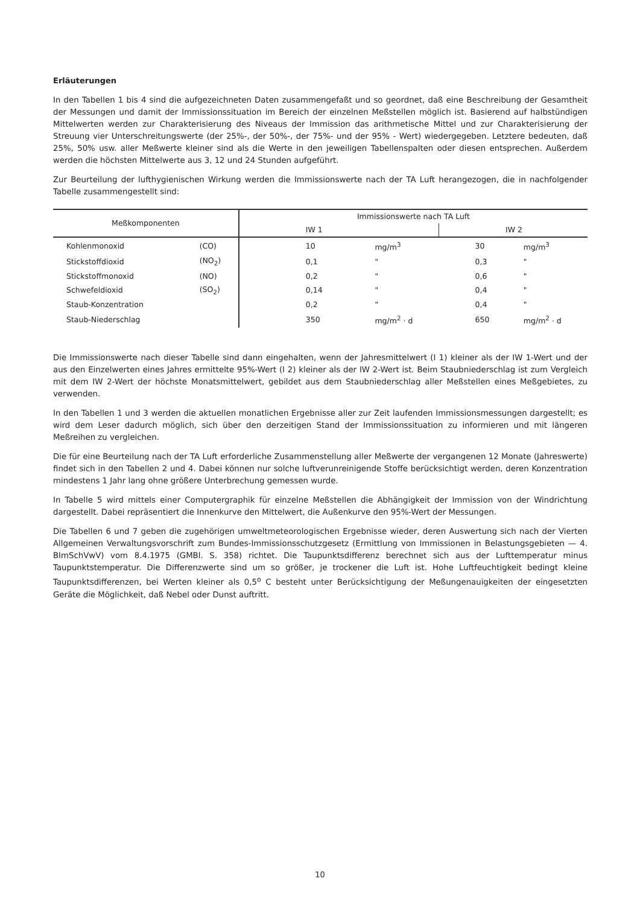Erläuterungen
In den Tabellen 1 bis 4 sind die aufgezeichneten Daten zusammengefaßt und so geordnet, daß eine Beschreibung der Gesamtheit der Messungen und damit der Immissionssituation im Bereich der einzelnen Meßstellen möglich ist. Basierend auf halbstündigen Mittelwerten werden zur Charakterisierung des Niveaus der Immission das arithmetische Mittel und zur Charakterisierung der Streuung vier Unterschreitungswerte (der 25%-, der 50%-, der 75%- und der 95% - Wert) wiedergegeben. Letztere bedeuten, daß 25%, 50% usw. aller Meßwerte kleiner sind als die Werte in den jeweiligen Tabellenspalten oder diesen entsprechen. Außerdem werden die höchsten Mittelwerte aus 3, 12 und 24 Stunden aufgeführt.
Zur Beurteilung der lufthygienischen Wirkung werden die Immissionswerte nach der TA Luft herangezogen, die in nachfolgender Tabelle zusammengestellt sind:
| Meßkomponenten | | Immissionswerte nach TA Luft | | | |
| --- | --- | --- | --- | --- | --- |
| | | IW 1 | | IW 2 | |
| Kohlenmonoxid | (CO) | 10 | mg/m<sup>3</sup> | 30 | mg/m<sup>3</sup> |
| Stickstoffdioxid | (NO<sub>2</sub>) | 0,1 | " | 0,3 | " |
| Stickstoffmonoxid | (NO) | 0,2 | " | 0,6 | " |
| Schwefeldioxid | (SO<sub>2</sub>) | 0,14 | " | 0,4 | " |
| Staub-Konzentration | | 0,2 | " | 0,4 | " |
| Staub-Niederschlag | | 350 | mg/m<sup>2</sup> · d | 650 | mg/m<sup>2</sup> · d |
Die Immissionswerte nach dieser Tabelle sind dann eingehalten, wenn der Jahresmittelwert (I 1) kleiner als der IW 1-Wert und der aus den Einzelwerten eines Jahres ermittelte 95%-Wert (I 2) kleiner als der IW 2-Wert ist. Beim Staubniederschlag ist zum Vergleich mit dem IW 2-Wert der höchste Monatsmittelwert, gebildet aus dem Staubniederschlag aller Meßstellen eines Meßgebietes, zu verwenden.
In den Tabellen 1 und 3 werden die aktuellen monatlichen Ergebnisse aller zur Zeit laufenden Immissionsmessungen dargestellt; es wird dem Leser dadurch möglich, sich über den derzeitigen Stand der Immissionssituation zu informieren und mit längeren Meßreihen zu vergleichen.
Die für eine Beurteilung nach der TA Luft erforderliche Zusammenstellung aller Meßwerte der vergangenen 12 Monate (Jahreswerte) findet sich in den Tabellen 2 und 4. Dabei können nur solche luftverunreinigende Stoffe berücksichtigt werden, deren Konzentration mindestens 1 Jahr lang ohne größere Unterbrechung gemessen wurde.
In Tabelle 5 wird mittels einer Computergraphik für einzelne Meßstellen die Abhängigkeit der Immission von der Windrichtung dargestellt. Dabei repräsentiert die Innenkurve den Mittelwert, die Außenkurve den 95%-Wert der Messungen.
Die Tabellen 6 und 7 geben die zugehörigen umweltmeteorologischen Ergebnisse wieder, deren Auswertung sich nach der Vierten Allgemeinen Verwaltungsvorschrift zum Bundes-Immissionsschutzgesetz (Ermittlung von Immissionen in Belastungsgebieten — 4. BImSchVwV) vom 8.4.1975 (GMBl. S. 358) richtet. Die Taupunktsdifferenz berechnet sich aus der Lufttemperatur minus Taupunktstemperatur. Die Differenzwerte sind um so größer, je trockener die Luft ist. Hohe Luftfeuchtigkeit bedingt kleine Taupunktsdifferenzen, bei Werten kleiner als 0,5<sup>o</sup> C besteht unter Berücksichtigung der Meßungenauigkeiten der eingesetzten Geräte die Möglichkeit, daß Nebel oder Dunst auftritt.
10